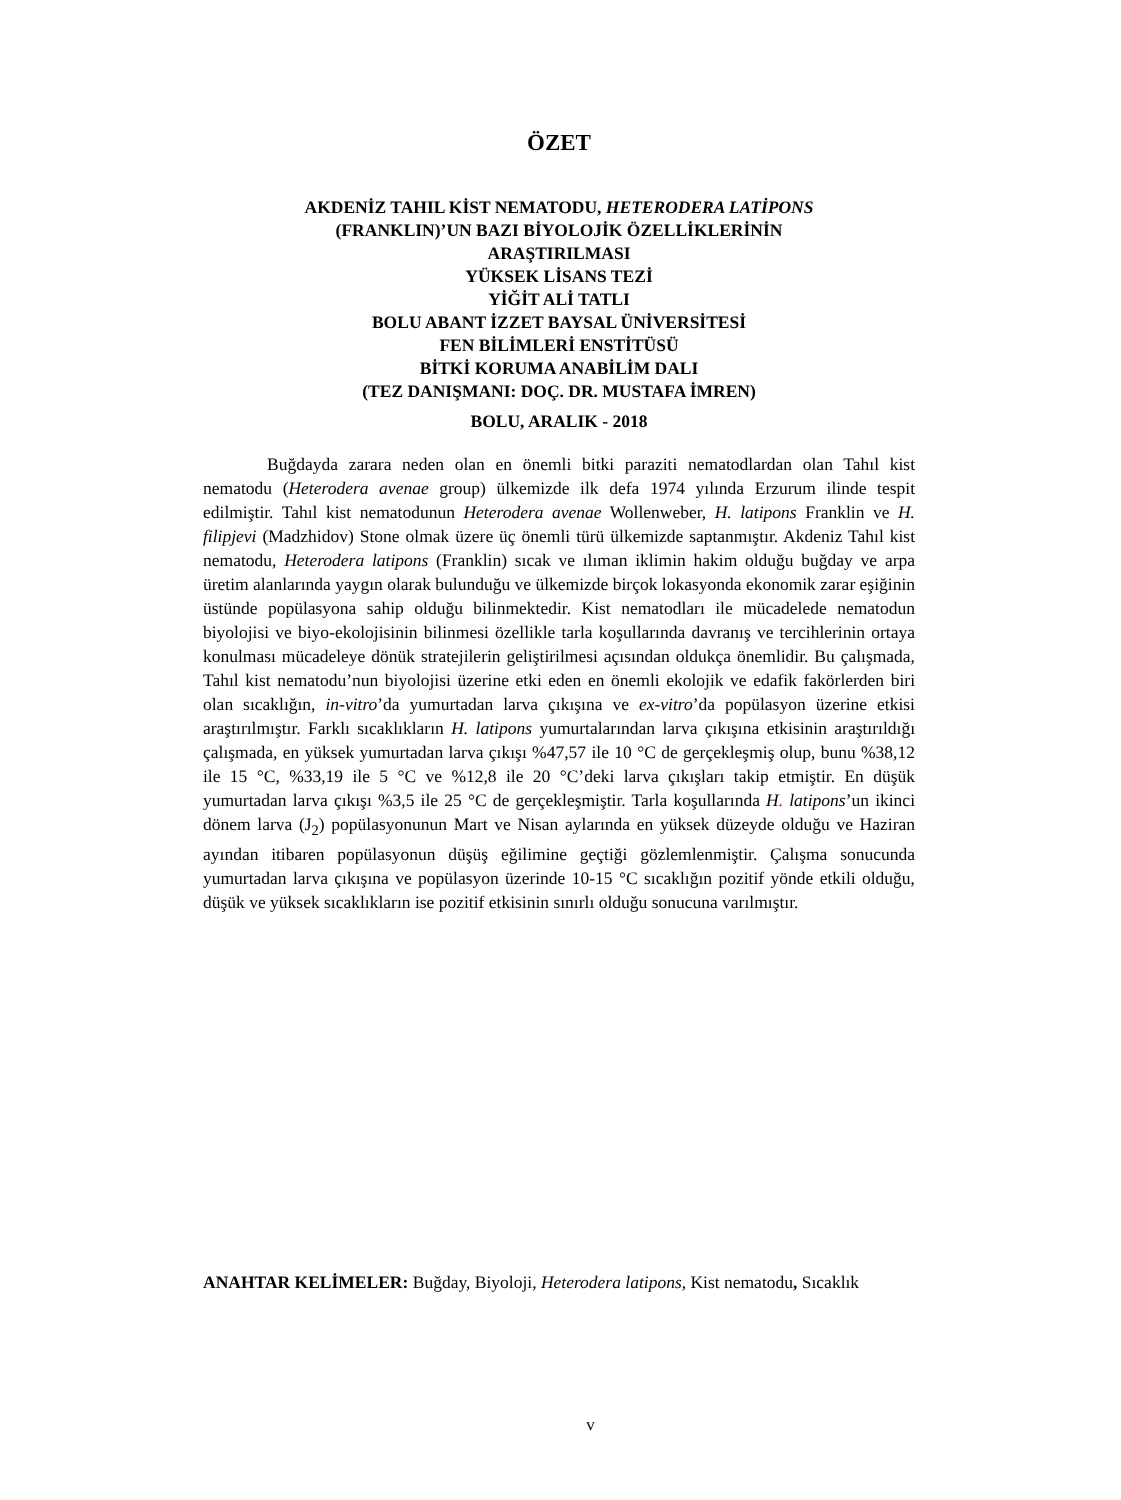ÖZET
AKDENİZ TAHIL KİST NEMATODU, HETERODERA LATİPONS
(FRANKLIN)’UN BAZI BİYOLOJİK ÖZELLİKLERİNİN
ARAŞTIRILMASI
YÜKSEK LİSANS TEZİ
YİĞİT ALİ TATLI
BOLU ABANT İZZET BAYSAL ÜNİVERSİTESİ
FEN BİLİMLERİ ENSTİTÜSÜ
BİTKİ KORUMA ANABİLİM DALI
(TEZ DANIŞMANI: DOÇ. DR. MUSTAFA İMREN)
BOLU, ARALIK - 2018
Buğdayda zarara neden olan en önemli bitki paraziti nematodlardan olan Tahıl kist nematodu (Heterodera avenae group) ülkemizde ilk defa 1974 yılında Erzurum ilinde tespit edilmiştir. Tahıl kist nematodunun Heterodera avenae Wollenweber, H. latipons Franklin ve H. filipjevi (Madzhidov) Stone olmak üzere üç önemli türü ülkemizde saptanmıştır. Akdeniz Tahıl kist nematodu, Heterodera latipons (Franklin) sıcak ve ılıman iklimin hakim olduğu buğday ve arpa üretim alanlarında yaygın olarak bulunduğu ve ülkemizde birçok lokasyonda ekonomik zarar eşiğinin üstünde popülasyona sahip olduğu bilinmektedir. Kist nematodları ile mücadelede nematodun biyolojisi ve biyo-ekolojisinin bilinmesi özellikle tarla koşullarında davranış ve tercihlerinin ortaya konulması mücadeleye dönük stratejilerin geliştirilmesi açısından oldukça önemlidir. Bu çalışmada, Tahıl kist nematodu’nun biyolojisi üzerine etki eden en önemli ekolojik ve edafik fakörlerden biri olan sıcaklığın, in-vitro’da yumurtadan larva çıkışına ve ex-vitro’da popülasyon üzerine etkisi araştırılmıştır. Farklı sıcaklıkların H. latipons yumurtalarından larva çıkışına etkisinin araştırıldığı çalışmada, en yüksek yumurtadan larva çıkışı %47,57 ile 10 °C de gerçekleşmiş olup, bunu %38,12 ile 15 °C, %33,19 ile 5 °C ve %12,8 ile 20 °C’deki larva çıkışları takip etmiştir. En düşük yumurtadan larva çıkışı %3,5 ile 25 °C de gerçekleşmiştir. Tarla koşullarında H. latipons’un ikinci dönem larva (J<sub>2</sub>) popülasyonunun Mart ve Nisan aylarında en yüksek düzeyde olduğu ve Haziran ayından itibaren popülasyonun düşüş eğilimine geçtiği gözlemlenmiştir. Çalışma sonucunda yumurtadan larva çıkışına ve popülasyon üzerinde 10-15 °C sıcaklığın pozitif yönde etkili olduğu, düşük ve yüksek sıcaklıkların ise pozitif etkisinin sınırlı olduğu sonucuna varılmıştır.
ANAHTAR KELİMELER: Buğday, Biyoloji, Heterodera latipons, Kist nematodu, Sıcaklık
v